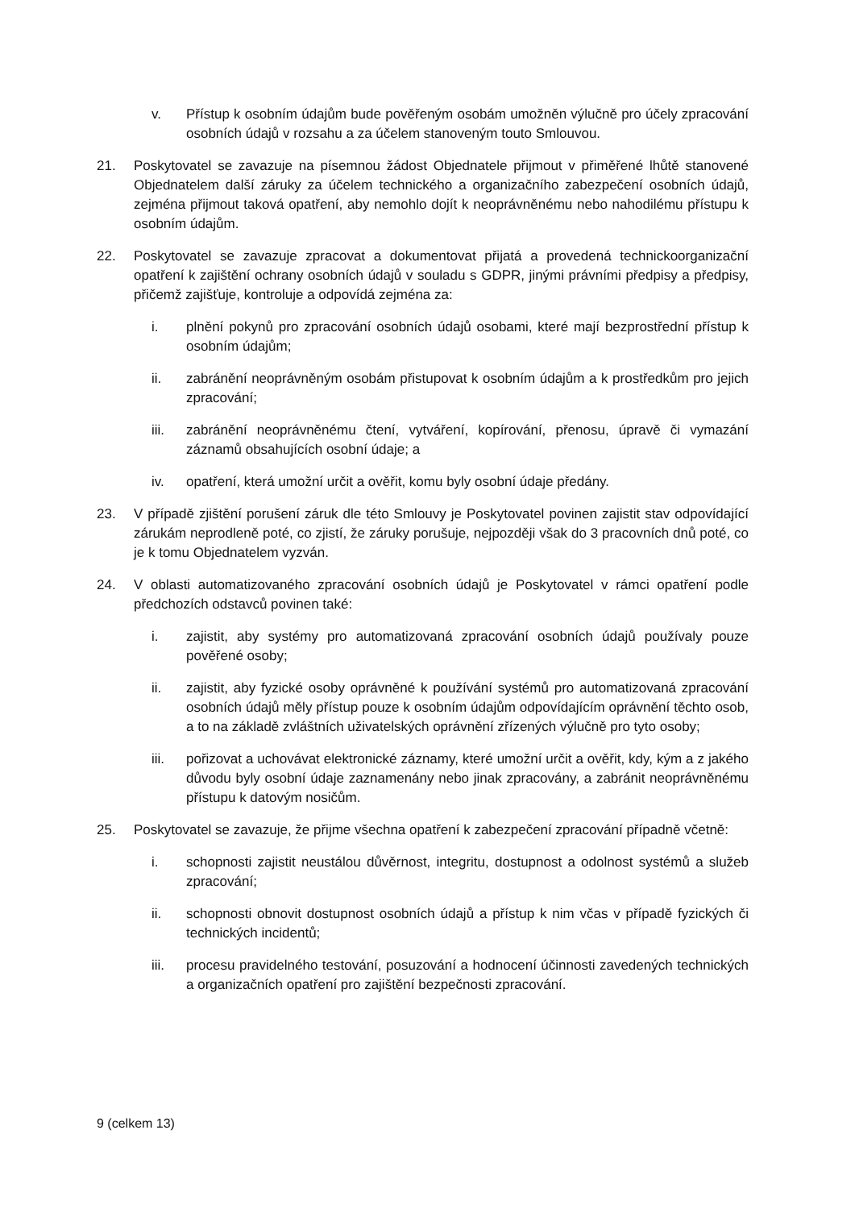v. Přístup k osobním údajům bude pověřeným osobám umožněn výlučně pro účely zpracování osobních údajů v rozsahu a za účelem stanoveným touto Smlouvou.
21. Poskytovatel se zavazuje na písemnou žádost Objednatele přijmout v přiměřené lhůtě stanovené Objednatelem další záruky za účelem technického a organizačního zabezpečení osobních údajů, zejména přijmout taková opatření, aby nemohlo dojít k neoprávněnému nebo nahodilému přístupu k osobním údajům.
22. Poskytovatel se zavazuje zpracovat a dokumentovat přijatá a provedená technickoorganizační opatření k zajištění ochrany osobních údajů v souladu s GDPR, jinými právními předpisy a předpisy, přičemž zajišťuje, kontroluje a odpovídá zejména za:
i. plnění pokynů pro zpracování osobních údajů osobami, které mají bezprostřední přístup k osobním údajům;
ii. zabránění neoprávněným osobám přistupovat k osobním údajům a k prostředkům pro jejich zpracování;
iii. zabránění neoprávněnému čtení, vytváření, kopírování, přenosu, úpravě či vymazání záznamů obsahujících osobní údaje; a
iv. opatření, která umožní určit a ověřit, komu byly osobní údaje předány.
23. V případě zjištění porušení záruk dle této Smlouvy je Poskytovatel povinen zajistit stav odpovídající zárukám neprodleně poté, co zjistí, že záruky porušuje, nejpozději však do 3 pracovních dnů poté, co je k tomu Objednatelem vyzván.
24. V oblasti automatizovaného zpracování osobních údajů je Poskytovatel v rámci opatření podle předchozích odstavců povinen také:
i. zajistit, aby systémy pro automatizovaná zpracování osobních údajů používaly pouze pověřené osoby;
ii. zajistit, aby fyzické osoby oprávněné k používání systémů pro automatizovaná zpracování osobních údajů měly přístup pouze k osobním údajům odpovídajícím oprávnění těchto osob, a to na základě zvláštních uživatelských oprávnění zřízených výlučně pro tyto osoby;
iii. pořizovat a uchovávat elektronické záznamy, které umožní určit a ověřit, kdy, kým a z jakého důvodu byly osobní údaje zaznamenány nebo jinak zpracovány, a zabránit neoprávněnému přístupu k datovým nosičům.
25. Poskytovatel se zavazuje, že přijme všechna opatření k zabezpečení zpracování případně včetně:
i. schopnosti zajistit neustálou důvěrnost, integritu, dostupnost a odolnost systémů a služeb zpracování;
ii. schopnosti obnovit dostupnost osobních údajů a přístup k nim včas v případě fyzických či technických incidentů;
iii. procesu pravidelného testování, posuzování a hodnocení účinnosti zavedených technických a organizačních opatření pro zajištění bezpečnosti zpracování.
9 (celkem 13)